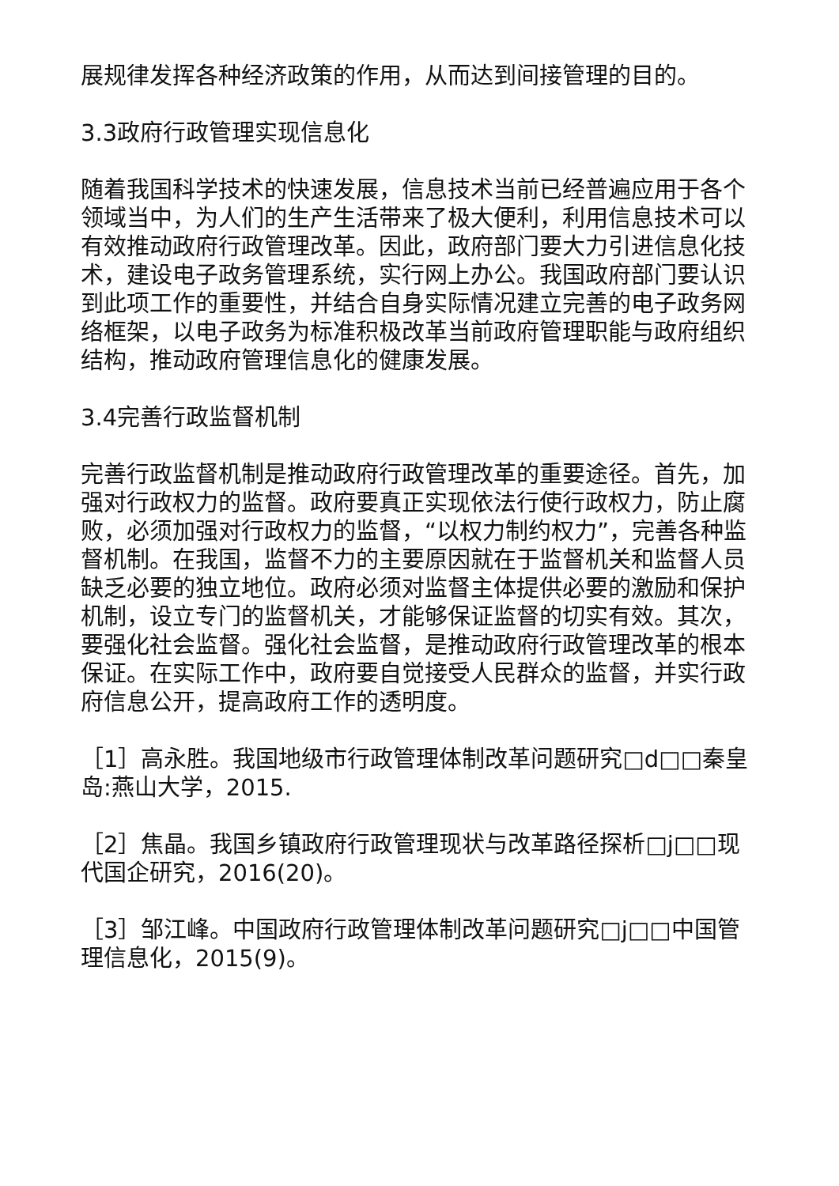展规律发挥各种经济政策的作用，从而达到间接管理的目的。
3.3政府行政管理实现信息化
随着我国科学技术的快速发展，信息技术当前已经普遍应用于各个领域当中，为人们的生产生活带来了极大便利，利用信息技术可以有效推动政府行政管理改革。因此，政府部门要大力引进信息化技术，建设电子政务管理系统，实行网上办公。我国政府部门要认识到此项工作的重要性，并结合自身实际情况建立完善的电子政务网络框架，以电子政务为标准积极改革当前政府管理职能与政府组织结构，推动政府管理信息化的健康发展。
3.4完善行政监督机制
完善行政监督机制是推动政府行政管理改革的重要途径。首先，加强对行政权力的监督。政府要真正实现依法行使行政权力，防止腐败，必须加强对行政权力的监督，“以权力制约权力”，完善各种监督机制。在我国，监督不力的主要原因就在于监督机关和监督人员缺乏必要的独立地位。政府必须对监督主体提供必要的激励和保护机制，设立专门的监督机关，才能够保证监督的切实有效。其次，要强化社会监督。强化社会监督，是推动政府行政管理改革的根本保证。在实际工作中，政府要自觉接受人民群众的监督，并实行政府信息公开，提高政府工作的透明度。
［1］高永胜。我国地级市行政管理体制改革问题研究□d□□秦皇岛:燕山大学，2015.
［2］焦晶。我国乡镇政府行政管理现状与改革路径探析□j□□现代国企研究，2016(20)。
［3］邹江峰。中国政府行政管理体制改革问题研究□j□□中国管理信息化，2015(9)。